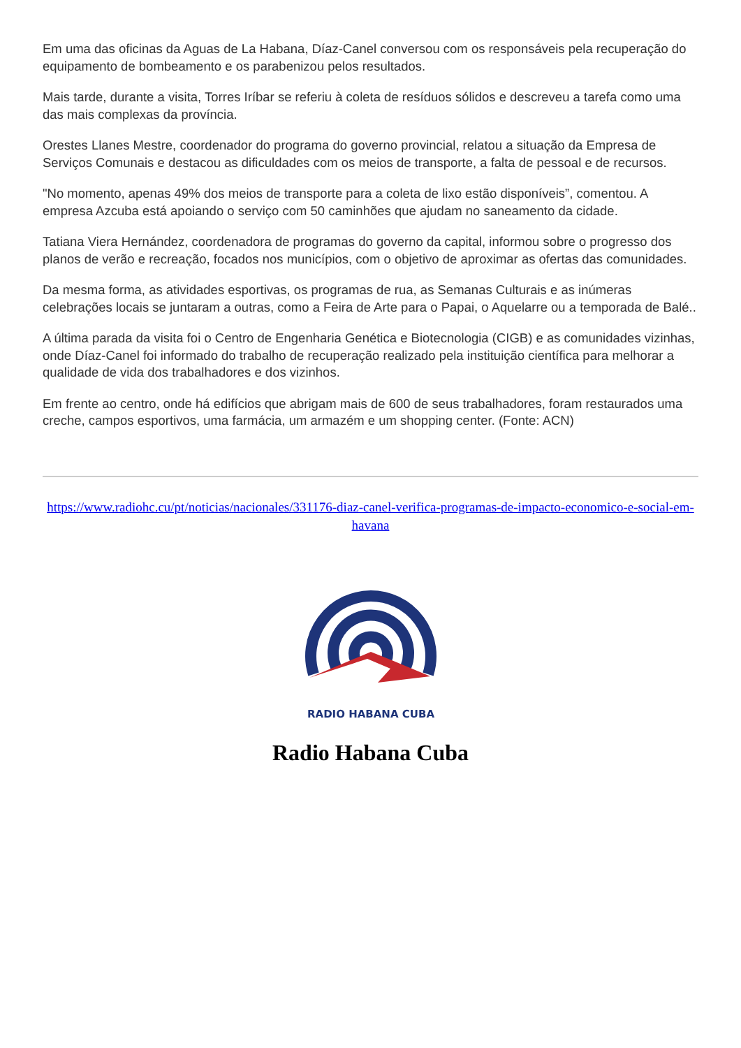Em uma das oficinas da Aguas de La Habana, Díaz-Canel conversou com os responsáveis pela recuperação do equipamento de bombeamento e os parabenizou pelos resultados.
Mais tarde, durante a visita, Torres Iríbar se referiu à coleta de resíduos sólidos e descreveu a tarefa como uma das mais complexas da província.
Orestes Llanes Mestre, coordenador do programa do governo provincial, relatou a situação da Empresa de Serviços Comunais e destacou as dificuldades com os meios de transporte, a falta de pessoal e de recursos.
"No momento, apenas 49% dos meios de transporte para a coleta de lixo estão disponíveis”, comentou. A empresa Azcuba está apoiando o serviço com 50 caminhões que ajudam no saneamento da cidade.
Tatiana Viera Hernández, coordenadora de programas do governo da capital, informou sobre o progresso dos planos de verão e recreação, focados nos municípios, com o objetivo de aproximar as ofertas das comunidades.
Da mesma forma, as atividades esportivas, os programas de rua, as Semanas Culturais e as inúmeras celebrações locais se juntaram a outras, como a Feira de Arte para o Papai, o Aquelarre ou a temporada de Balé..
A última parada da visita foi o Centro de Engenharia Genética e Biotecnologia (CIGB) e as comunidades vizinhas, onde Díaz-Canel foi informado do trabalho de recuperação realizado pela instituição científica para melhorar a qualidade de vida dos trabalhadores e dos vizinhos.
Em frente ao centro, onde há edifícios que abrigam mais de 600 de seus trabalhadores, foram restaurados uma creche, campos esportivos, uma farmácia, um armazém e um shopping center. (Fonte: ACN)
https://www.radiohc.cu/pt/noticias/nacionales/331176-diaz-canel-verifica-programas-de-impacto-economico-e-social-em-havana
RADIO HABANA CUBA
Radio Habana Cuba